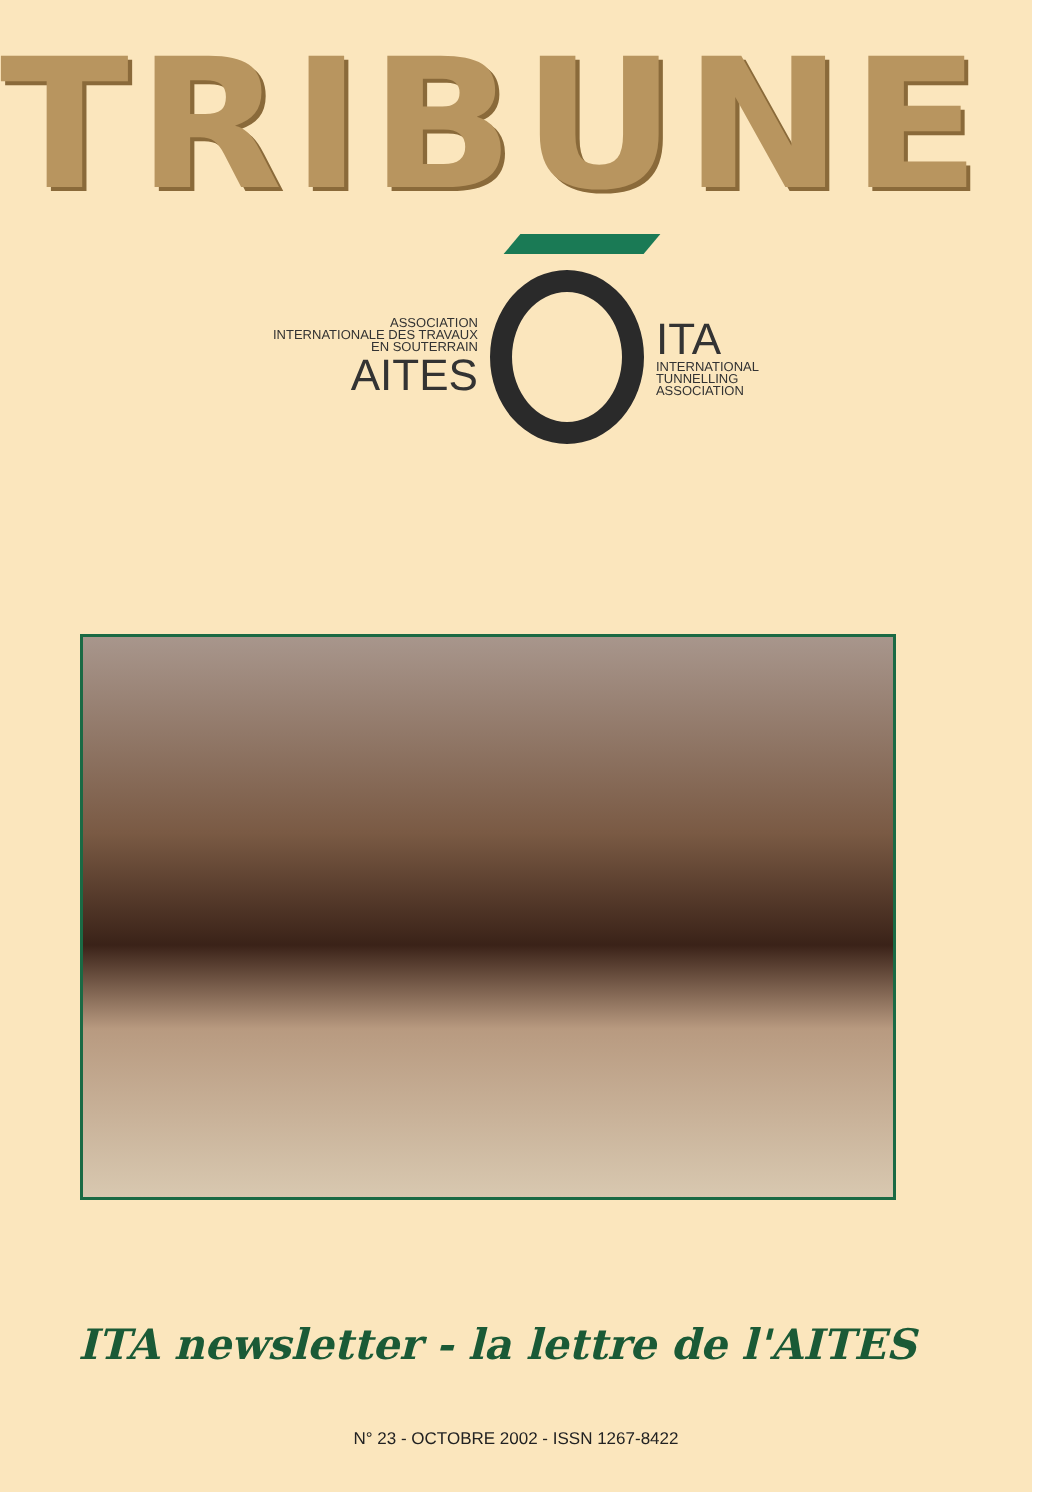TRIBUNE
ASSOCIATION
INTERNATIONALE DES TRAVAUX
EN SOUTERRAIN
AITES
ITA
INTERNATIONAL
TUNNELLING
ASSOCIATION
ITA newsletter - la lettre de l'AITES
N° 23 - OCTOBRE 2002 - ISSN 1267-8422